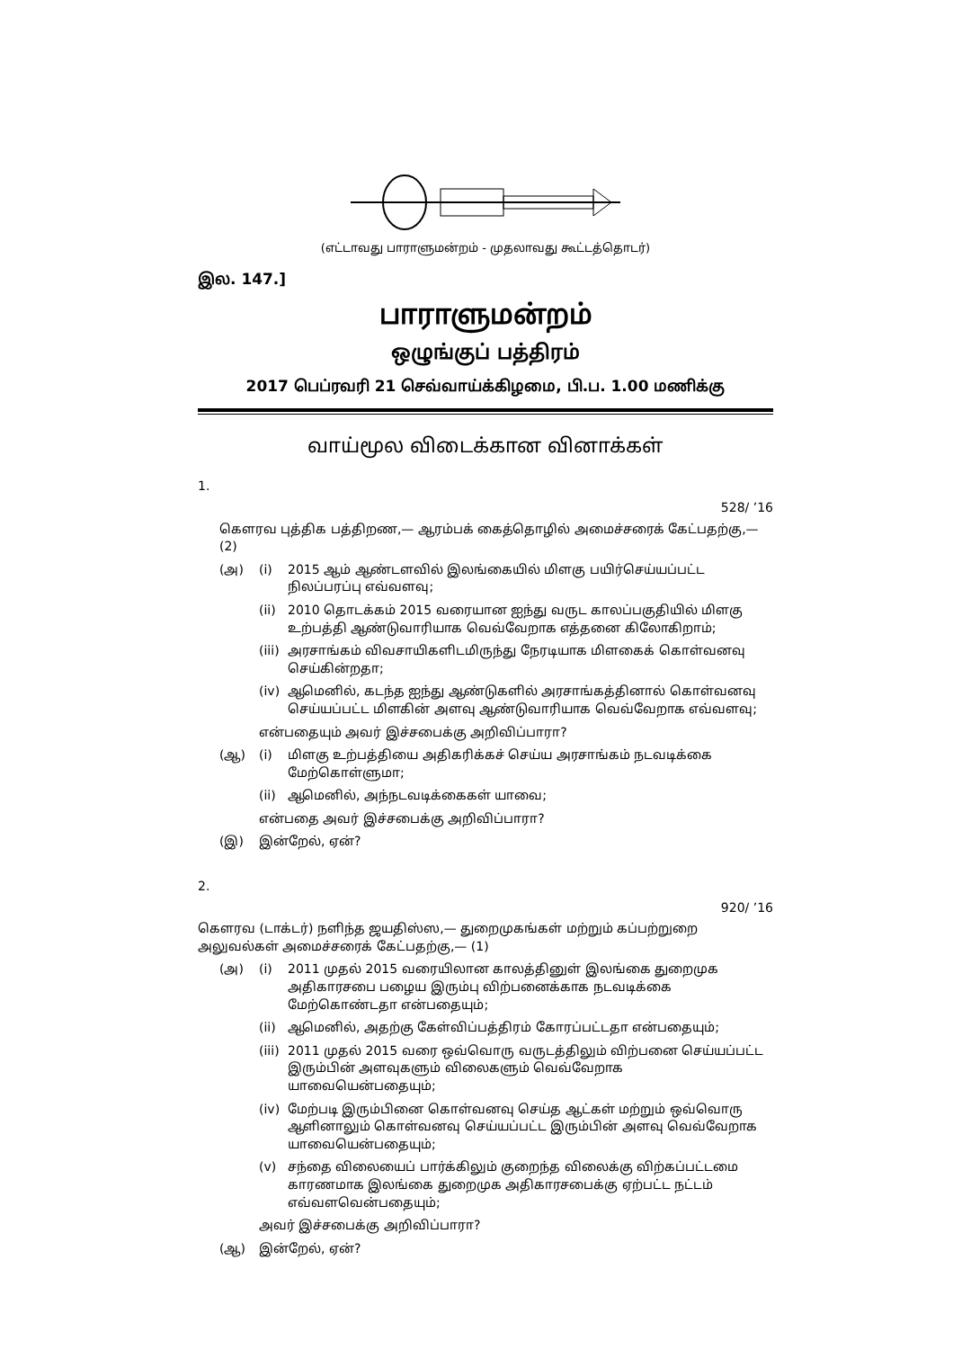(எட்டாவது பாராளுமன்றம் - முதலாவது கூட்டத்தொடர்)
இல. 147.]
பாராளுமன்றம்
ஒழுங்குப் பத்திரம்
2017 பெப்ரவரி 21 செவ்வாய்க்கிழமை, பி.ப. 1.00 மணிக்கு
வாய்மூல விடைக்கான வினாக்கள்
1.
528/ ’16
கௌரவ புத்திக பத்திறண,— ஆரம்பக் கைத்தொழில் அமைச்சரைக் கேட்பதற்கு,— (2)
(அ) (i) 2015 ஆம் ஆண்டளவில் இலங்கையில் மிளகு பயிர்செய்யப்பட்ட நிலப்பரப்பு எவ்வளவு;
(ii) 2010 தொடக்கம் 2015 வரையான ஐந்து வருட காலப்பகுதியில் மிளகு உற்பத்தி ஆண்டுவாரியாக வெவ்வேறாக எத்தனை கிலோகிறாம்;
(iii) அரசாங்கம் விவசாயிகளிடமிருந்து நேரடியாக மிளகைக் கொள்வனவு செய்கின்றதா;
(iv) ஆமெனில், கடந்த ஐந்து ஆண்டுகளில் அரசாங்கத்தினால் கொள்வனவு செய்யப்பட்ட மிளகின் அளவு ஆண்டுவாரியாக வெவ்வேறாக எவ்வளவு;
என்பதையும் அவர் இச்சபைக்கு அறிவிப்பாரா?
(ஆ) (i) மிளகு உற்பத்தியை அதிகரிக்கச் செய்ய அரசாங்கம் நடவடிக்கை மேற்கொள்ளுமா;
(ii) ஆமெனில், அந்நடவடிக்கைகள் யாவை;
என்பதை அவர் இச்சபைக்கு அறிவிப்பாரா?
(இ) இன்றேல், ஏன்?
2.
920/ ’16
கௌரவ (டாக்டர்) நளிந்த ஜயதிஸ்ஸ,— துறைமுகங்கள் மற்றும் கப்பற்றுறை அலுவல்கள் அமைச்சரைக் கேட்பதற்கு,— (1)
(அ) (i) 2011 முதல் 2015 வரையிலான காலத்தினுள் இலங்கை துறைமுக அதிகாரசபை பழைய இரும்பு விற்பனைக்காக நடவடிக்கை மேற்கொண்டதா என்பதையும்;
(ii) ஆமெனில், அதற்கு கேள்விப்பத்திரம் கோரப்பட்டதா என்பதையும்;
(iii) 2011 முதல் 2015 வரை ஒவ்வொரு வருடத்திலும் விற்பனை செய்யப்பட்ட இரும்பின் அளவுகளும் விலைகளும் வெவ்வேறாக யாவையென்பதையும்;
(iv) மேற்படி இரும்பினை கொள்வனவு செய்த ஆட்கள் மற்றும் ஒவ்வொரு ஆளினாலும் கொள்வனவு செய்யப்பட்ட இரும்பின் அளவு வெவ்வேறாக யாவையென்பதையும்;
(v) சந்தை விலையைப் பார்க்கிலும் குறைந்த விலைக்கு விற்கப்பட்டமை காரணமாக இலங்கை துறைமுக அதிகாரசபைக்கு ஏற்பட்ட நட்டம் எவ்வளவென்பதையும்;
அவர் இச்சபைக்கு அறிவிப்பாரா?
(ஆ) இன்றேல், ஏன்?